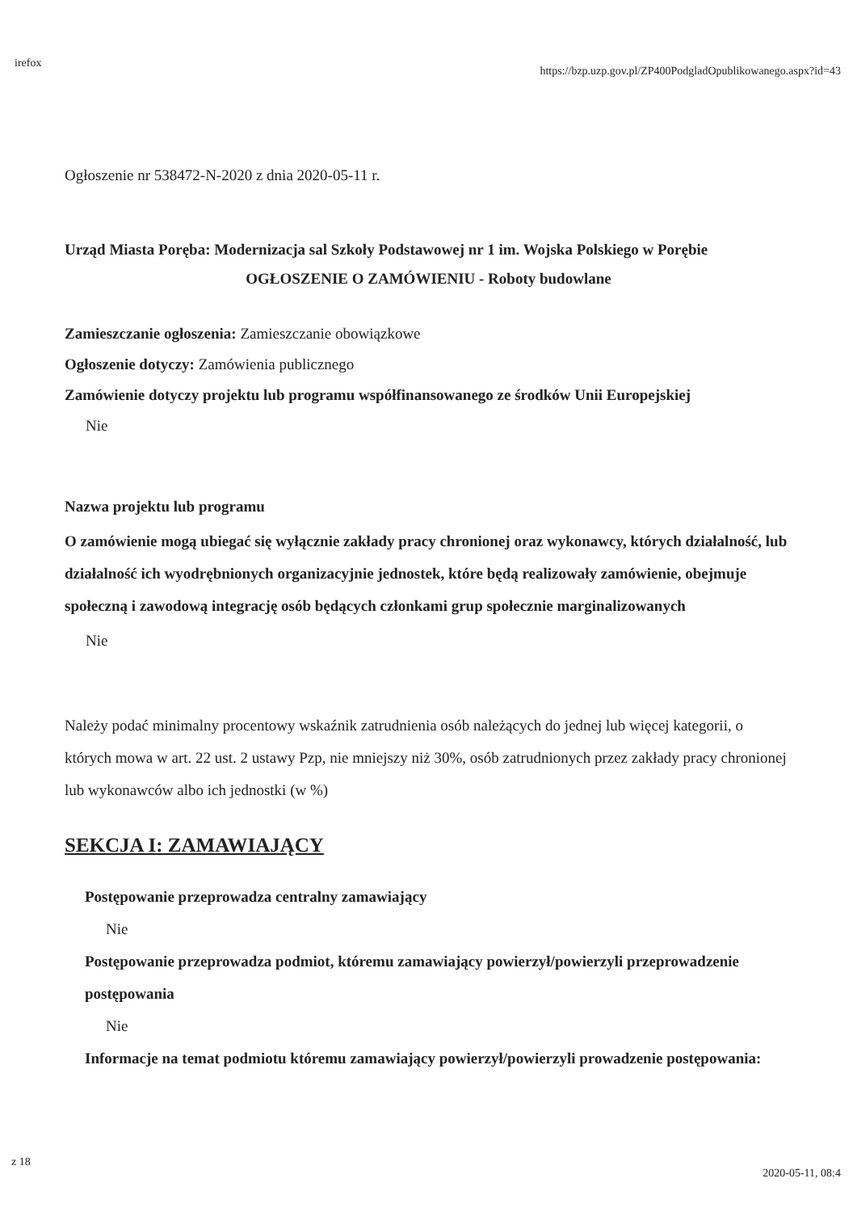irefox https://bzp.uzp.gov.pl/ZP400PodgladOpublikowanego.aspx?id=43
Ogłoszenie nr 538472-N-2020 z dnia 2020-05-11 r.
Urząd Miasta Poręba: Modernizacja sal Szkoły Podstawowej nr 1 im. Wojska Polskiego w Porębie
OGŁOSZENIE O ZAMÓWIENIU - Roboty budowlane
Zamieszczanie ogłoszenia: Zamieszczanie obowiązkowe
Ogłoszenie dotyczy: Zamówienia publicznego
Zamówienie dotyczy projektu lub programu współfinansowanego ze środków Unii Europejskiej
Nie
Nazwa projektu lub programu
O zamówienie mogą ubiegać się wyłącznie zakłady pracy chronionej oraz wykonawcy, których działalność, lub działalność ich wyodrębnionych organizacyjnie jednostek, które będą realizowały zamówienie, obejmuje społeczną i zawodową integrację osób będących członkami grup społecznie marginalizowanych
Nie
Należy podać minimalny procentowy wskaźnik zatrudnienia osób należących do jednej lub więcej kategorii, o których mowa w art. 22 ust. 2 ustawy Pzp, nie mniejszy niż 30%, osób zatrudnionych przez zakłady pracy chronionej lub wykonawców albo ich jednostki (w %)
SEKCJA I: ZAMAWIAJĄCY
Postępowanie przeprowadza centralny zamawiający
Nie
Postępowanie przeprowadza podmiot, któremu zamawiający powierzył/powierzyli przeprowadzenie postępowania
Nie
Informacje na temat podmiotu któremu zamawiający powierzył/powierzyli prowadzenie postępowania:
z 18 2020-05-11, 08:4